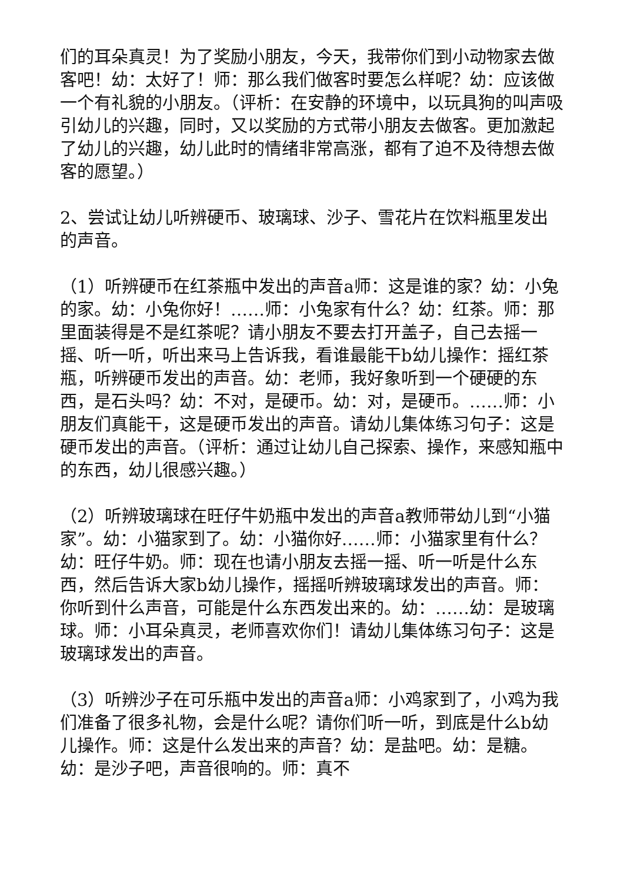们的耳朵真灵！为了奖励小朋友，今天，我带你们到小动物家去做客吧！幼：太好了！师：那么我们做客时要怎么样呢？幼：应该做一个有礼貌的小朋友。（评析：在安静的环境中，以玩具狗的叫声吸引幼儿的兴趣，同时，又以奖励的方式带小朋友去做客。更加激起了幼儿的兴趣，幼儿此时的情绪非常高涨，都有了迫不及待想去做客的愿望。）
2、尝试让幼儿听辨硬币、玻璃球、沙子、雪花片在饮料瓶里发出的声音。
（1）听辨硬币在红茶瓶中发出的声音a师：这是谁的家？幼：小兔的家。幼：小兔你好！……师：小兔家有什么？幼：红茶。师：那里面装得是不是红茶呢？请小朋友不要去打开盖子，自己去摇一摇、听一听，听出来马上告诉我，看谁最能干b幼儿操作：摇红茶瓶，听辨硬币发出的声音。幼：老师，我好象听到一个硬硬的东西，是石头吗？幼：不对，是硬币。幼：对，是硬币。……师：小朋友们真能干，这是硬币发出的声音。请幼儿集体练习句子：这是硬币发出的声音。（评析：通过让幼儿自己探索、操作，来感知瓶中的东西，幼儿很感兴趣。）
（2）听辨玻璃球在旺仔牛奶瓶中发出的声音a教师带幼儿到“小猫家”。幼：小猫家到了。幼：小猫你好……师：小猫家里有什么？幼：旺仔牛奶。师：现在也请小朋友去摇一摇、听一听是什么东西，然后告诉大家b幼儿操作，摇摇听辨玻璃球发出的声音。师：你听到什么声音，可能是什么东西发出来的。幼：……幼：是玻璃球。师：小耳朵真灵，老师喜欢你们！请幼儿集体练习句子：这是玻璃球发出的声音。
（3）听辨沙子在可乐瓶中发出的声音a师：小鸡家到了，小鸡为我们准备了很多礼物，会是什么呢？请你们听一听，到底是什么b幼儿操作。师：这是什么发出来的声音？幼：是盐吧。幼：是糖。幼：是沙子吧，声音很响的。师：真不